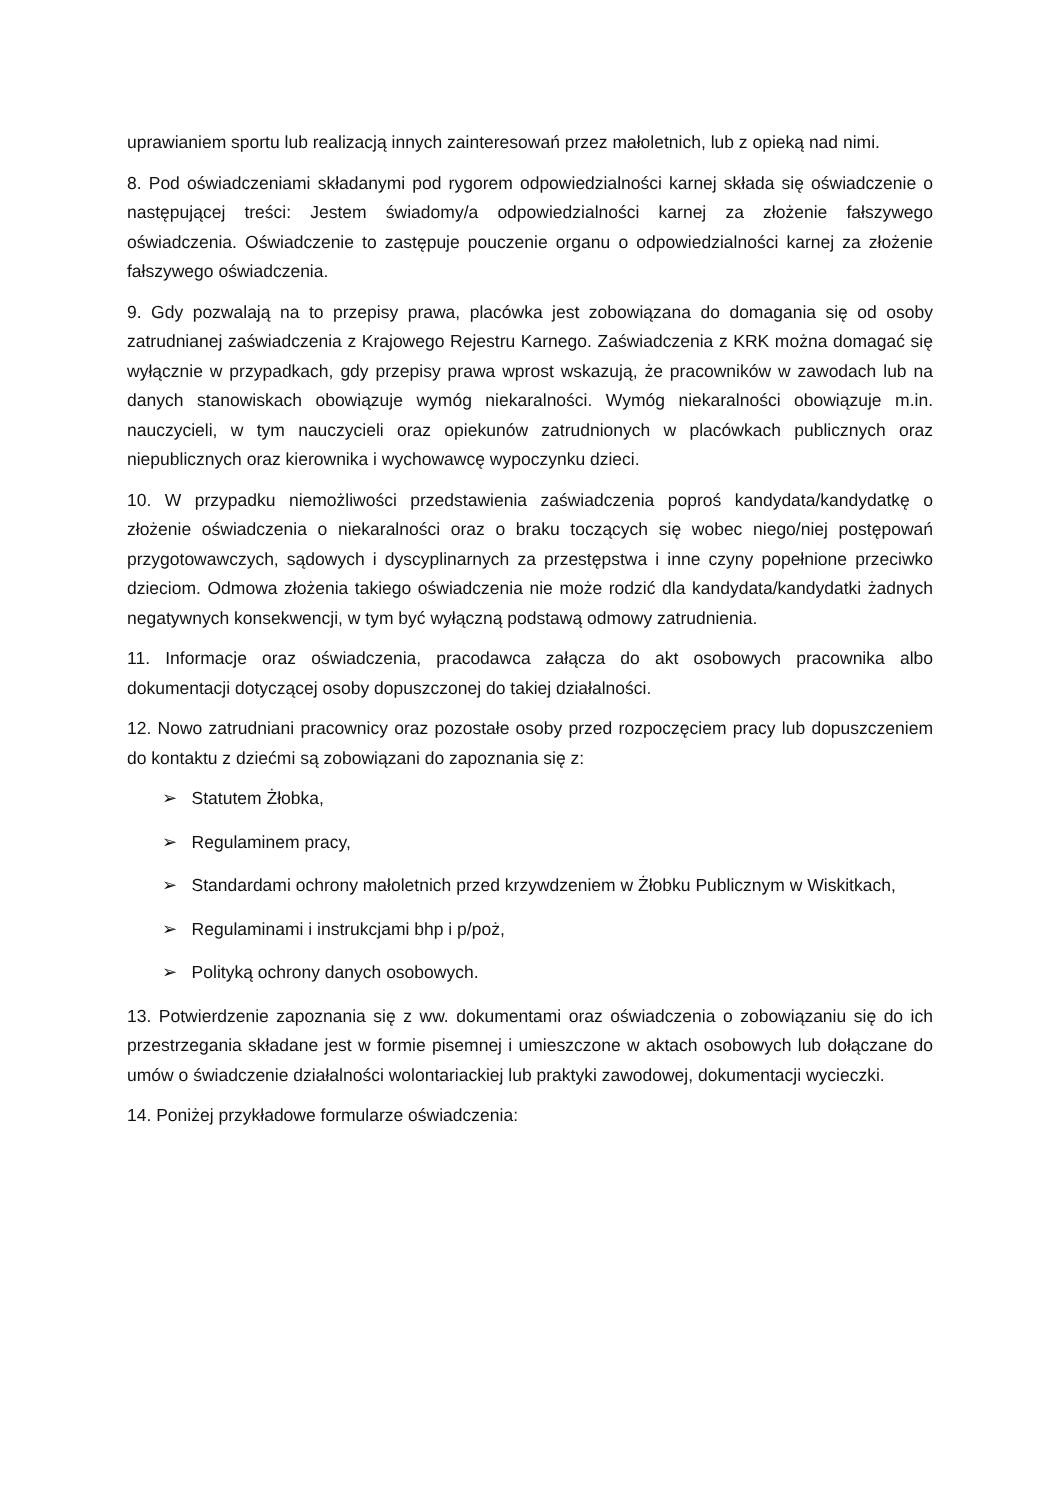uprawianiem sportu lub realizacją innych zainteresowań przez małoletnich, lub z opieką nad nimi.
8. Pod oświadczeniami składanymi pod rygorem odpowiedzialności karnej składa się oświadczenie o następującej treści: Jestem świadomy/a odpowiedzialności karnej za złożenie fałszywego oświadczenia. Oświadczenie to zastępuje pouczenie organu o odpowiedzialności karnej za złożenie fałszywego oświadczenia.
9. Gdy pozwalają na to przepisy prawa, placówka jest zobowiązana do domagania się od osoby zatrudnianej zaświadczenia z Krajowego Rejestru Karnego. Zaświadczenia z KRK można domagać się wyłącznie w przypadkach, gdy przepisy prawa wprost wskazują, że pracowników w zawodach lub na danych stanowiskach obowiązuje wymóg niekaralności. Wymóg niekaralności obowiązuje m.in. nauczycieli, w tym nauczycieli oraz opiekunów zatrudnionych w placówkach publicznych oraz niepublicznych oraz kierownika i wychowawcę wypoczynku dzieci.
10. W przypadku niemożliwości przedstawienia zaświadczenia poproś kandydata/kandydatkę o złożenie oświadczenia o niekaralności oraz o braku toczących się wobec niego/niej postępowań przygotowawczych, sądowych i dyscyplinarnych za przestępstwa i inne czyny popełnione przeciwko dzieciom. Odmowa złożenia takiego oświadczenia nie może rodzić dla kandydata/kandydatki żadnych negatywnych konsekwencji, w tym być wyłączną podstawą odmowy zatrudnienia.
11. Informacje oraz oświadczenia, pracodawca załącza do akt osobowych pracownika albo dokumentacji dotyczącej osoby dopuszczonej do takiej działalności.
12. Nowo zatrudniani pracownicy oraz pozostałe osoby przed rozpoczęciem pracy lub dopuszczeniem do kontaktu z dziećmi są zobowiązani do zapoznania się z:
➢ Statutem Żłobka,
➢ Regulaminem pracy,
➢ Standardami ochrony małoletnich przed krzywdzeniem w Żłobku Publicznym w Wiskitkach,
➢ Regulaminami i instrukcjami bhp i p/poż,
➢ Polityką ochrony danych osobowych.
13. Potwierdzenie zapoznania się z ww. dokumentami oraz oświadczenia o zobowiązaniu się do ich przestrzegania składane jest w formie pisemnej i umieszczone w aktach osobowych lub dołączane do umów o świadczenie działalności wolontariackiej lub praktyki zawodowej, dokumentacji wycieczki.
14. Poniżej przykładowe formularze oświadczenia: